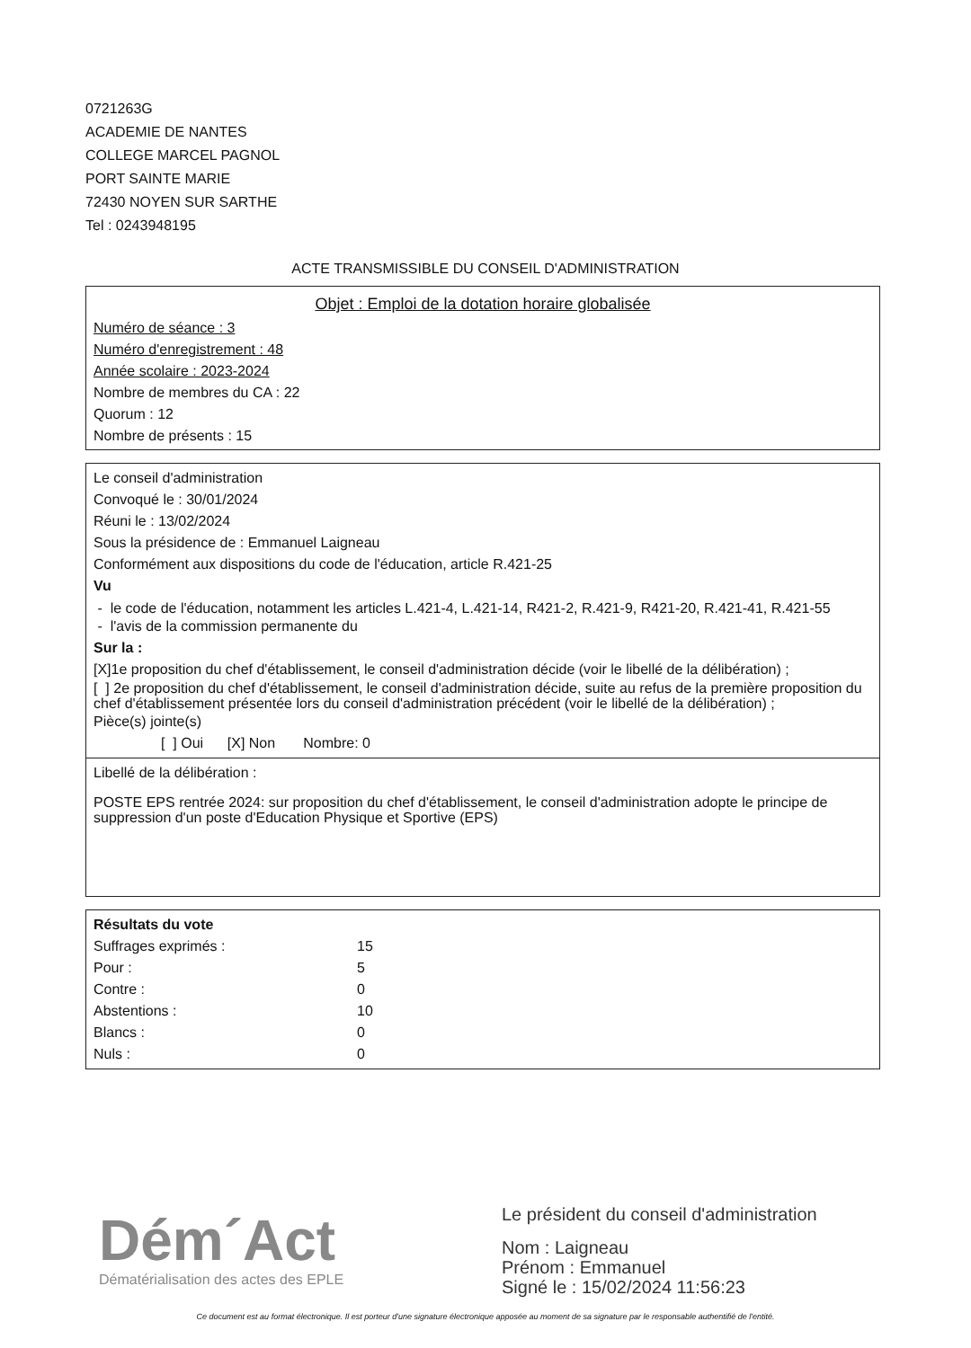0721263G
ACADEMIE DE NANTES
COLLEGE MARCEL PAGNOL
PORT SAINTE MARIE
72430 NOYEN SUR SARTHE
Tel : 0243948195
ACTE TRANSMISSIBLE DU CONSEIL D'ADMINISTRATION
Objet : Emploi de la dotation horaire globalisée
Numéro de séance : 3
Numéro d'enregistrement : 48
Année scolaire : 2023-2024
Nombre de membres du CA : 22
Quorum : 12
Nombre de présents : 15
Le conseil d'administration
Convoqué le : 30/01/2024
Réuni le : 13/02/2024
Sous la présidence de : Emmanuel Laigneau
Conformément aux dispositions du code de l'éducation, article R.421-25
Vu
- le code de l'éducation, notamment les articles L.421-4, L.421-14, R421-2, R.421-9, R421-20, R.421-41, R.421-55
- l'avis de la commission permanente du
Sur la :
[X]1e proposition du chef d'établissement, le conseil d'administration décide (voir le libellé de la délibération) ;
[ ] 2e proposition du chef d'établissement, le conseil d'administration décide, suite au refus de la première proposition du chef d'établissement présentée lors du conseil d'administration précédent (voir le libellé de la délibération) ;
Pièce(s) jointe(s)
[ ] Oui [X] Non Nombre: 0
Libellé de la délibération :
POSTE EPS rentrée 2024: sur proposition du chef d'établissement, le conseil d'administration adopte le principe de suppression d'un poste d'Education Physique et Sportive (EPS)
Résultats du vote
| Suffrages exprimés : | 15 |
| Pour : | 5 |
| Contre : | 0 |
| Abstentions : | 10 |
| Blancs : | 0 |
| Nuls : | 0 |
Dém´Act
Dématérialisation des actes des EPLE
Le président du conseil d'administration
Nom : Laigneau
Prénom : Emmanuel
Signé le : 15/02/2024 11:56:23
Ce document est au format électronique. Il est porteur d'une signature électronique apposée au moment de sa signature par le responsable authentifié de l'entité.